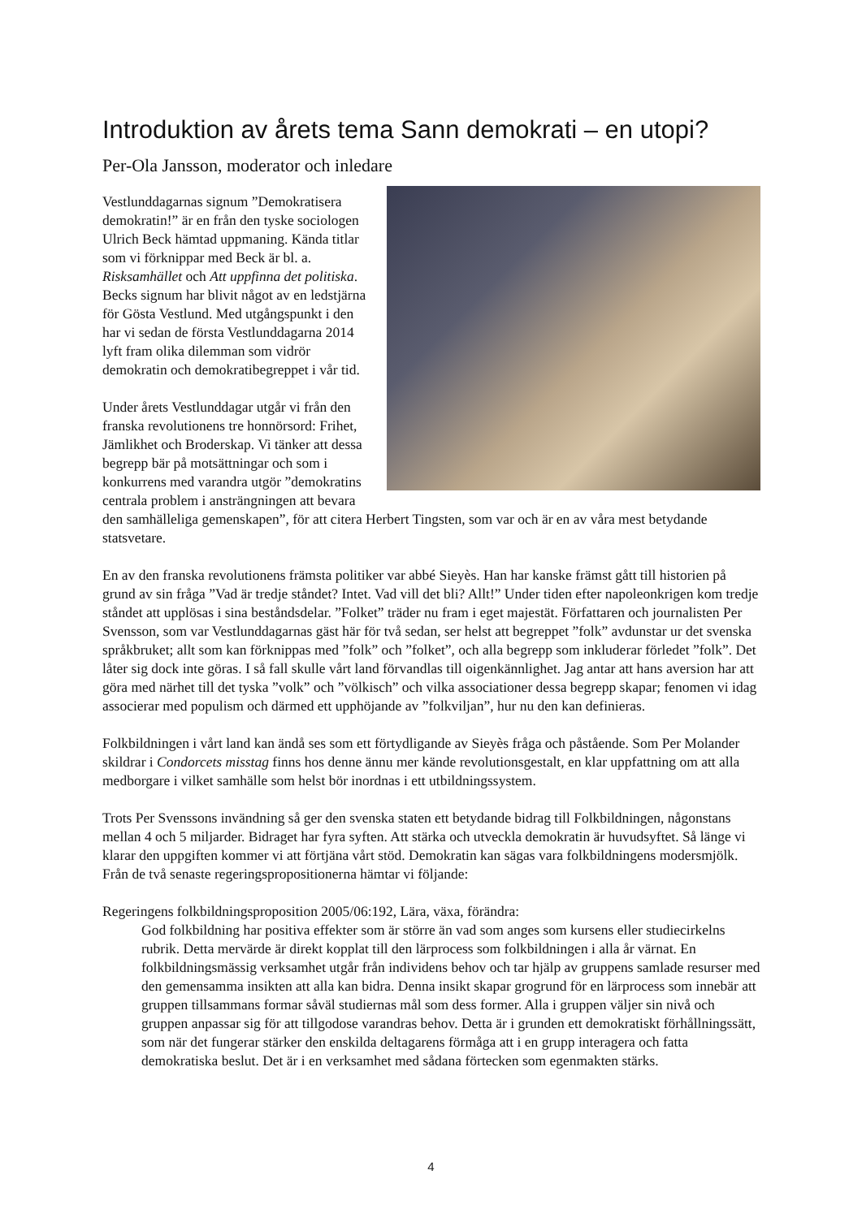Introduktion av årets tema Sann demokrati – en utopi?
Per-Ola Jansson, moderator och inledare
Vestlunddagarnas signum ”Demokratisera demokratin!” är en från den tyske sociologen Ulrich Beck hämtad uppmaning. Kända titlar som vi förknippar med Beck är bl. a. Risksamhället och Att uppfinna det politiska. Becks signum har blivit något av en ledstjärna för Gösta Vestlund. Med utgångspunkt i den har vi sedan de första Vestlunddagarna 2014 lyft fram olika dilemman som vidrör demokratin och demokratibegreppet i vår tid.
Under årets Vestlunddagar utgår vi från den franska revolutionens tre honnörsord: Frihet, Jämlikhet och Broderskap. Vi tänker att dessa begrepp bär på motsättningar och som i konkurrens med varandra utgör ”demokratins centrala problem i ansträngningen att bevara den samhälleliga gemenskapen”, för att citera Herbert Tingsten, som var och är en av våra mest betydande statsvetare.
En av den franska revolutionens främsta politiker var abbé Sieyès. Han har kanske främst gått till historien på grund av sin fråga ”Vad är tredje ståndet? Intet. Vad vill det bli? Allt!” Under tiden efter napoleonkrigen kom tredje ståndet att upplösas i sina beståndsdelar. ”Folket” träder nu fram i eget majestät. Författaren och journalisten Per Svensson, som var Vestlunddagarnas gäst här för två sedan, ser helst att begreppet ”folk” avdunstar ur det svenska språkbruket; allt som kan förknippas med ”folk” och ”folket”, och alla begrepp som inkluderar förledet ”folk”. Det låter sig dock inte göras. I så fall skulle vårt land förvandlas till oigenkännlighet. Jag antar att hans aversion har att göra med närhet till det tyska ”volk” och ”völkisch” och vilka associationer dessa begrepp skapar; fenomen vi idag associerar med populism och därmed ett upphöjande av ”folkviljan”, hur nu den kan definieras.
Folkbildningen i vårt land kan ändå ses som ett förtydligande av Sieyès fråga och påstående. Som Per Molander skildrar i Condorcets misstag finns hos denne ännu mer kände revolutionsgestalt, en klar uppfattning om att alla medborgare i vilket samhälle som helst bör inordnas i ett utbildningssystem.
Trots Per Svenssons invändning så ger den svenska staten ett betydande bidrag till Folkbildningen, någonstans mellan 4 och 5 miljarder. Bidraget har fyra syften. Att stärka och utveckla demokratin är huvudsyftet. Så länge vi klarar den uppgiften kommer vi att förtjäna vårt stöd. Demokratin kan sägas vara folkbildningens modersmjölk.
Från de två senaste regeringspropositionerna hämtar vi följande:
Regeringens folkbildningsproposition 2005/06:192, Lära, växa, förändra:
God folkbildning har positiva effekter som är större än vad som anges som kursens eller studiecirkelns rubrik. Detta mervärde är direkt kopplat till den lärprocess som folkbildningen i alla år värnat. En folkbildningsmässig verksamhet utgår från individens behov och tar hjälp av gruppens samlade resurser med den gemensamma insikten att alla kan bidra. Denna insikt skapar grogrund för en lärprocess som innebär att gruppen tillsammans formar såväl studiernas mål som dess former. Alla i gruppen väljer sin nivå och gruppen anpassar sig för att tillgodose varandras behov. Detta är i grunden ett demokratiskt förhållningssätt, som när det fungerar stärker den enskilda deltagarens förmåga att i en grupp interagera och fatta demokratiska beslut. Det är i en verksamhet med sådana förtecken som egenmakten stärks.
4